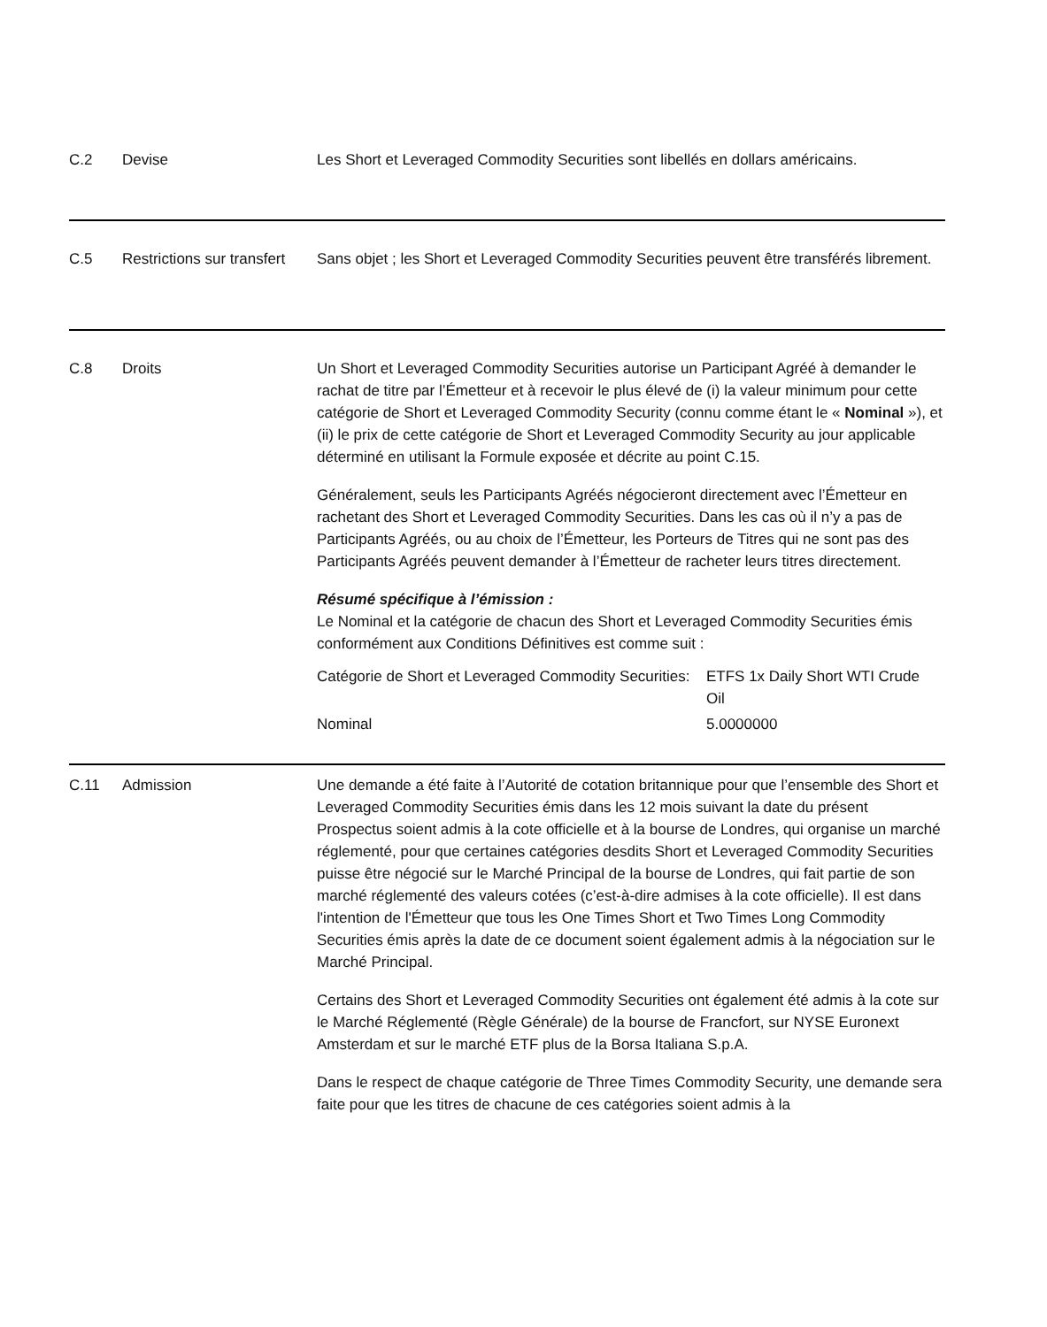C.2 Devise Les Short et Leveraged Commodity Securities sont libellés en dollars américains.
C.5 Restrictions sur transfert
Sans objet ; les Short et Leveraged Commodity Securities peuvent être transférés librement.
C.8 Droits Un Short et Leveraged Commodity Securities autorise un Participant Agréé à demander le rachat de titre par l’Émetteur et à recevoir le plus élevé de (i) la valeur minimum pour cette catégorie de Short et Leveraged Commodity Security (connu comme étant le « Nominal »), et (ii) le prix de cette catégorie de Short et Leveraged Commodity Security au jour applicable déterminé en utilisant la Formule exposée et décrite au point C.15.
Généralement, seuls les Participants Agréés négocieront directement avec l’Émetteur en rachetant des Short et Leveraged Commodity Securities. Dans les cas où il n’y a pas de Participants Agréés, ou au choix de l’Émetteur, les Porteurs de Titres qui ne sont pas des Participants Agréés peuvent demander à l’Émetteur de racheter leurs titres directement.
Résumé spécifique à l’émission :
Le Nominal et la catégorie de chacun des Short et Leveraged Commodity Securities émis conformément aux Conditions Définitives est comme suit :
| Catégorie de Short et Leveraged Commodity Securities: | ETFS 1x Daily Short WTI Crude Oil |
| Nominal | 5.0000000 |
C.11 Admission Une demande a été faite à l’Autorité de cotation britannique pour que l’ensemble des Short et Leveraged Commodity Securities émis dans les 12 mois suivant la date du présent Prospectus soient admis à la cote officielle et à la bourse de Londres, qui organise un marché réglementé, pour que certaines catégories desdits Short et Leveraged Commodity Securities puisse être négocié sur le Marché Principal de la bourse de Londres, qui fait partie de son marché réglementé des valeurs cotées (c’est-à-dire admises à la cote officielle). Il est dans l'intention de l'Émetteur que tous les One Times Short et Two Times Long Commodity Securities émis après la date de ce document soient également admis à la négociation sur le Marché Principal.
Certains des Short et Leveraged Commodity Securities ont également été admis à la cote sur le Marché Réglementé (Règle Générale) de la bourse de Francfort, sur NYSE Euronext Amsterdam et sur le marché ETF plus de la Borsa Italiana S.p.A.
Dans le respect de chaque catégorie de Three Times Commodity Security, une demande sera faite pour que les titres de chacune de ces catégories soient admis à la